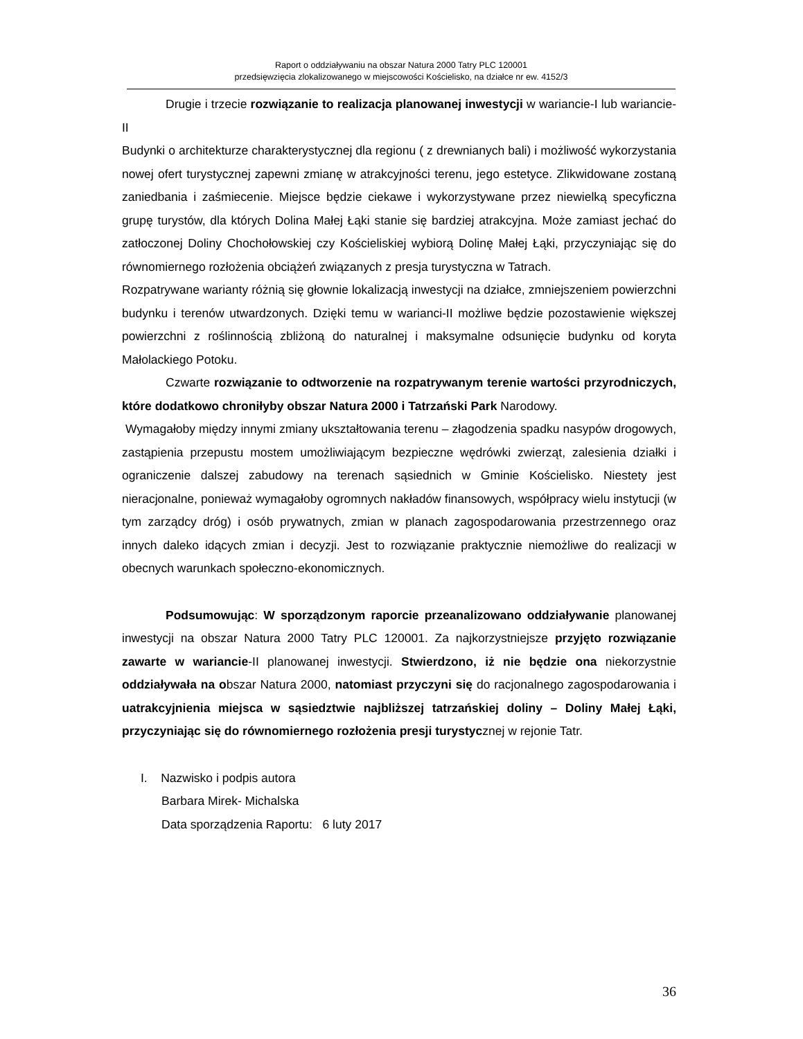Raport o oddziaływaniu na obszar Natura 2000 Tatry PLC 120001
przedsięwzięcia zlokalizowanego w miejscowości Kościelisko, na działce nr ew. 4152/3
Drugie i trzecie rozwiązanie to realizacja planowanej inwestycji w wariancie-I lub wariancie-II
Budynki o architekturze charakterystycznej dla regionu ( z drewnianych bali) i możliwość wykorzystania nowej ofert turystycznej zapewni zmianę w atrakcyjności terenu, jego estetyce. Zlikwidowane zostaną zaniedbania i zaśmiecenie. Miejsce będzie ciekawe i wykorzystywane przez niewielką specyficzna grupę turystów, dla których Dolina Małej Łąki stanie się bardziej atrakcyjna. Może zamiast jechać do zatłoczonej Doliny Chochołowskiej czy Kościeliskiej wybiorą Dolinę Małej Łąki, przyczyniając się do równomiernego rozłożenia obciążeń związanych z presja turystyczna w Tatrach.
Rozpatrywane warianty różnią się głownie lokalizacją inwestycji na działce, zmniejszeniem powierzchni budynku i terenów utwardzonych. Dzięki temu w warianci-II możliwe będzie pozostawienie większej powierzchni z roślinnością zbliżoną do naturalnej i maksymalne odsunięcie budynku od koryta Małolackiego Potoku.
Czwarte rozwiązanie to odtworzenie na rozpatrywanym terenie wartości przyrodniczych, które dodatkowo chroniłyby obszar Natura 2000 i Tatrzański Park Narodowy.
Wymagałoby między innymi zmiany ukształtowania terenu – złagodzenia spadku nasypów drogowych, zastąpienia przepustu mostem umożliwiającym bezpieczne wędrówki zwierząt, zalesienia działki i ograniczenie dalszej zabudowy na terenach sąsiednich w Gminie Kościelisko. Niestety jest nieracjonalne, ponieważ wymagałoby ogromnych nakładów finansowych, współpracy wielu instytucji (w tym zarządcy dróg) i osób prywatnych, zmian w planach zagospodarowania przestrzennego oraz innych daleko idących zmian i decyzji. Jest to rozwiązanie praktycznie niemożliwe do realizacji w obecnych warunkach społeczno-ekonomicznych.
Podsumowując: W sporządzonym raporcie przeanalizowano oddziaływanie planowanej inwestycji na obszar Natura 2000 Tatry PLC 120001. Za najkorzystniejsze przyjęto rozwiązanie zawarte w wariancie-II planowanej inwestycji. Stwierdzono, iż nie będzie ona niekorzystnie oddziaływała na obszar Natura 2000, natomiast przyczyni się do racjonalnego zagospodarowania i uatrakcyjnienia miejsca w sąsiedztwie najbliższej tatrzańskiej doliny – Doliny Małej Łąki, przyczyniając się do równomiernego rozłożenia presji turystycznej w rejonie Tatr.
I. Nazwisko i podpis autora
Barbara Mirek- Michalska
Data sporządzenia Raportu: 6 luty 2017
36